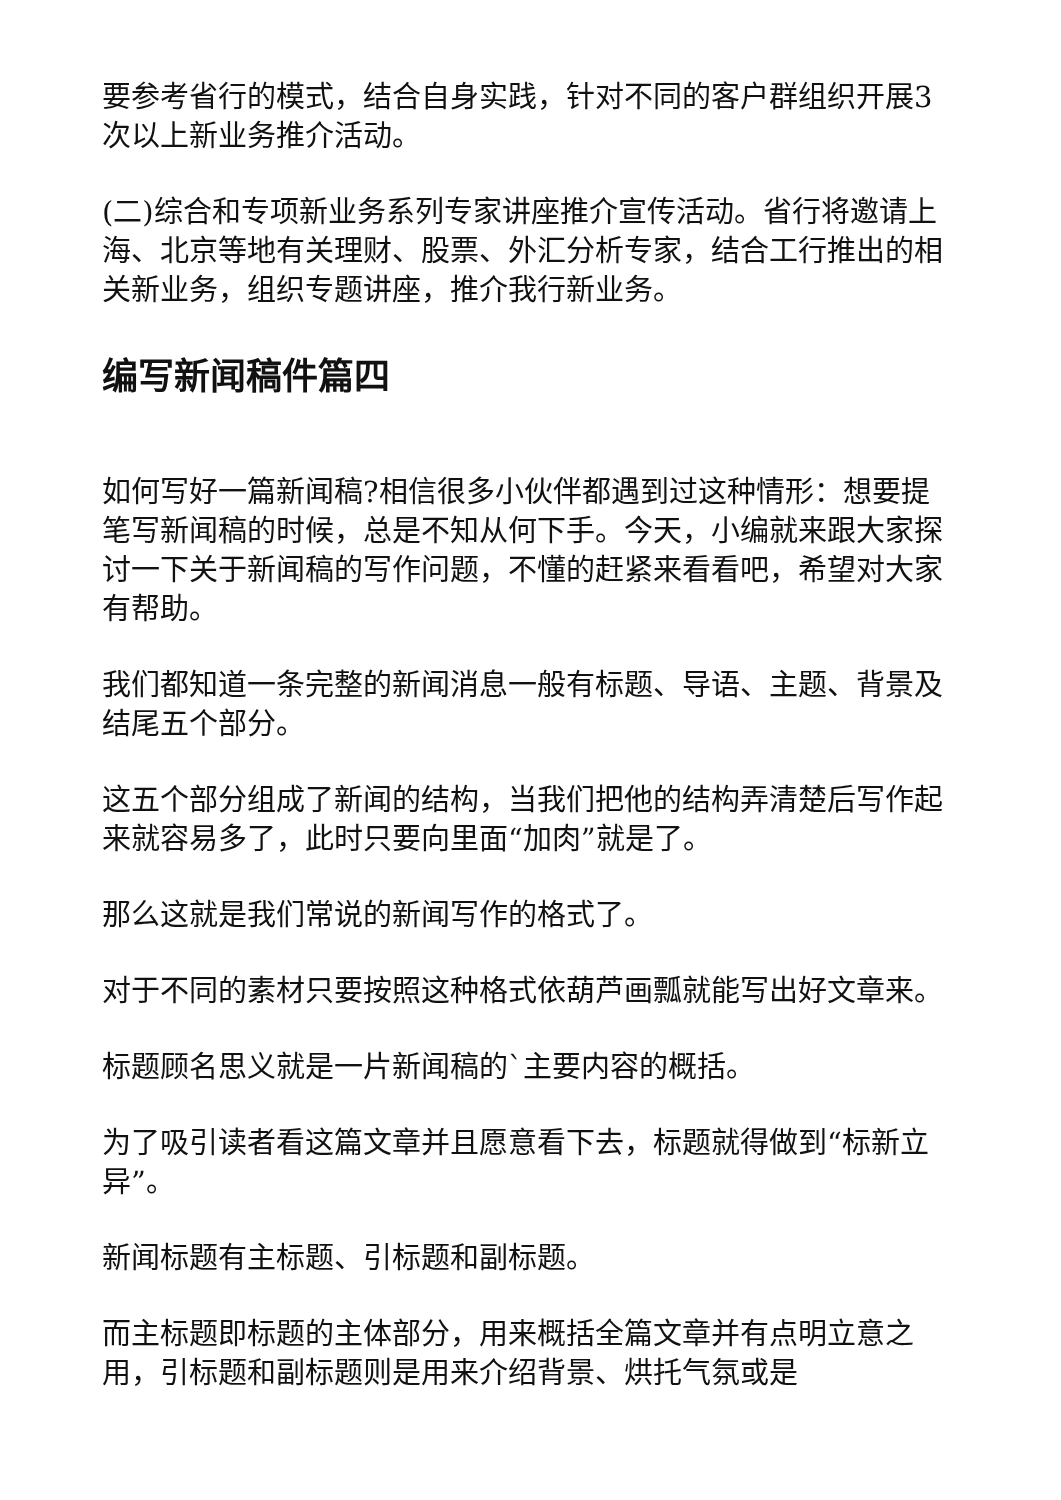要参考省行的模式，结合自身实践，针对不同的客户群组织开展3次以上新业务推介活动。
(二)综合和专项新业务系列专家讲座推介宣传活动。省行将邀请上海、北京等地有关理财、股票、外汇分析专家，结合工行推出的相关新业务，组织专题讲座，推介我行新业务。
编写新闻稿件篇四
如何写好一篇新闻稿?相信很多小伙伴都遇到过这种情形：想要提笔写新闻稿的时候，总是不知从何下手。今天，小编就来跟大家探讨一下关于新闻稿的写作问题，不懂的赶紧来看看吧，希望对大家有帮助。
我们都知道一条完整的新闻消息一般有标题、导语、主题、背景及结尾五个部分。
这五个部分组成了新闻的结构，当我们把他的结构弄清楚后写作起来就容易多了，此时只要向里面“加肉”就是了。
那么这就是我们常说的新闻写作的格式了。
对于不同的素材只要按照这种格式依葫芦画瓢就能写出好文章来。
标题顾名思义就是一片新闻稿的`主要内容的概括。
为了吸引读者看这篇文章并且愿意看下去，标题就得做到“标新立异”。
新闻标题有主标题、引标题和副标题。
而主标题即标题的主体部分，用来概括全篇文章并有点明立意之用，引标题和副标题则是用来介绍背景、烘托气氛或是